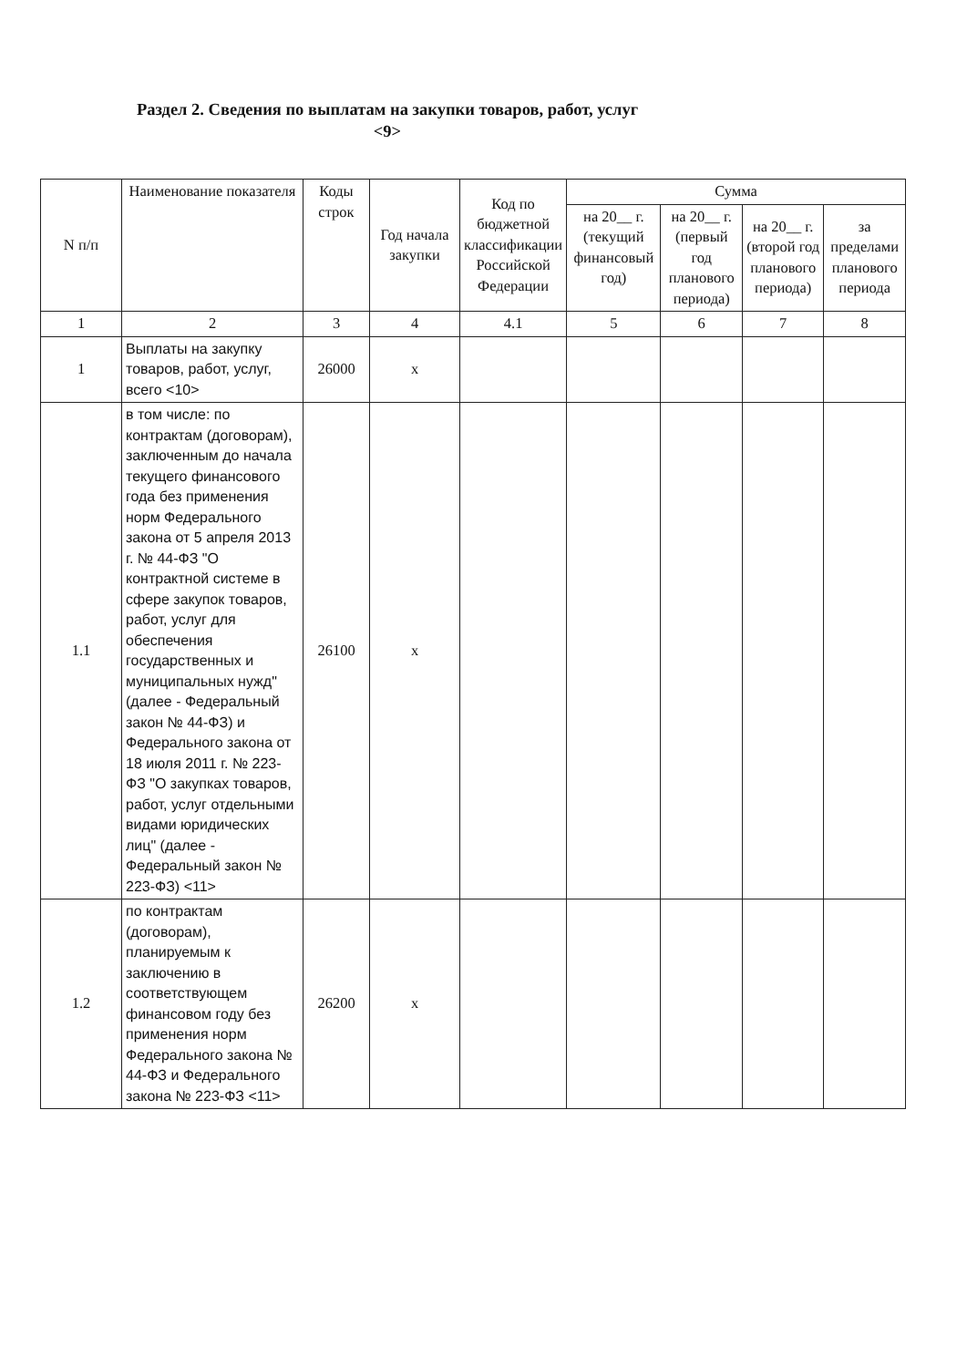Раздел 2. Сведения по выплатам на закупки товаров, работ, услуг <9>
| N п/п | Наименование показателя | Коды строк | Год начала закупки | Код по бюджетной классификации Российской Федерации | Сумма | | | |
| --- | --- | --- | --- | --- | --- | --- | --- | --- |
| | | | | | на 20__ г. (текущий финансовый год) | на 20__ г. (первый год планового периода) | на 20__ г. (второй год планового периода) | за пределами планового периода |
| 1 | 2 | 3 | 4 | 4.1 | 5 | 6 | 7 | 8 |
| 1 | Выплаты на закупку товаров, работ, услуг, всего <10> | 26000 | х | | | | | |
| 1.1 | в том числе: по контрактам (договорам), заключенным до начала текущего финансового года без применения норм Федерального закона от 5 апреля 2013 г. № 44-ФЗ "О контрактной системе в сфере закупок товаров, работ, услуг для обеспечения государственных и муниципальных нужд" (далее - Федеральный закон № 44-ФЗ) и Федерального закона от 18 июля 2011 г. № 223-ФЗ "О закупках товаров, работ, услуг отдельными видами юридических лиц" (далее - Федеральный закон № 223-ФЗ) <11> | 26100 | х | | | | | |
| 1.2 | по контрактам (договорам), планируемым к заключению в соответствующем финансовом году без применения норм Федерального закона № 44-ФЗ и Федерального закона № 223-ФЗ <11> | 26200 | х | | | | | |